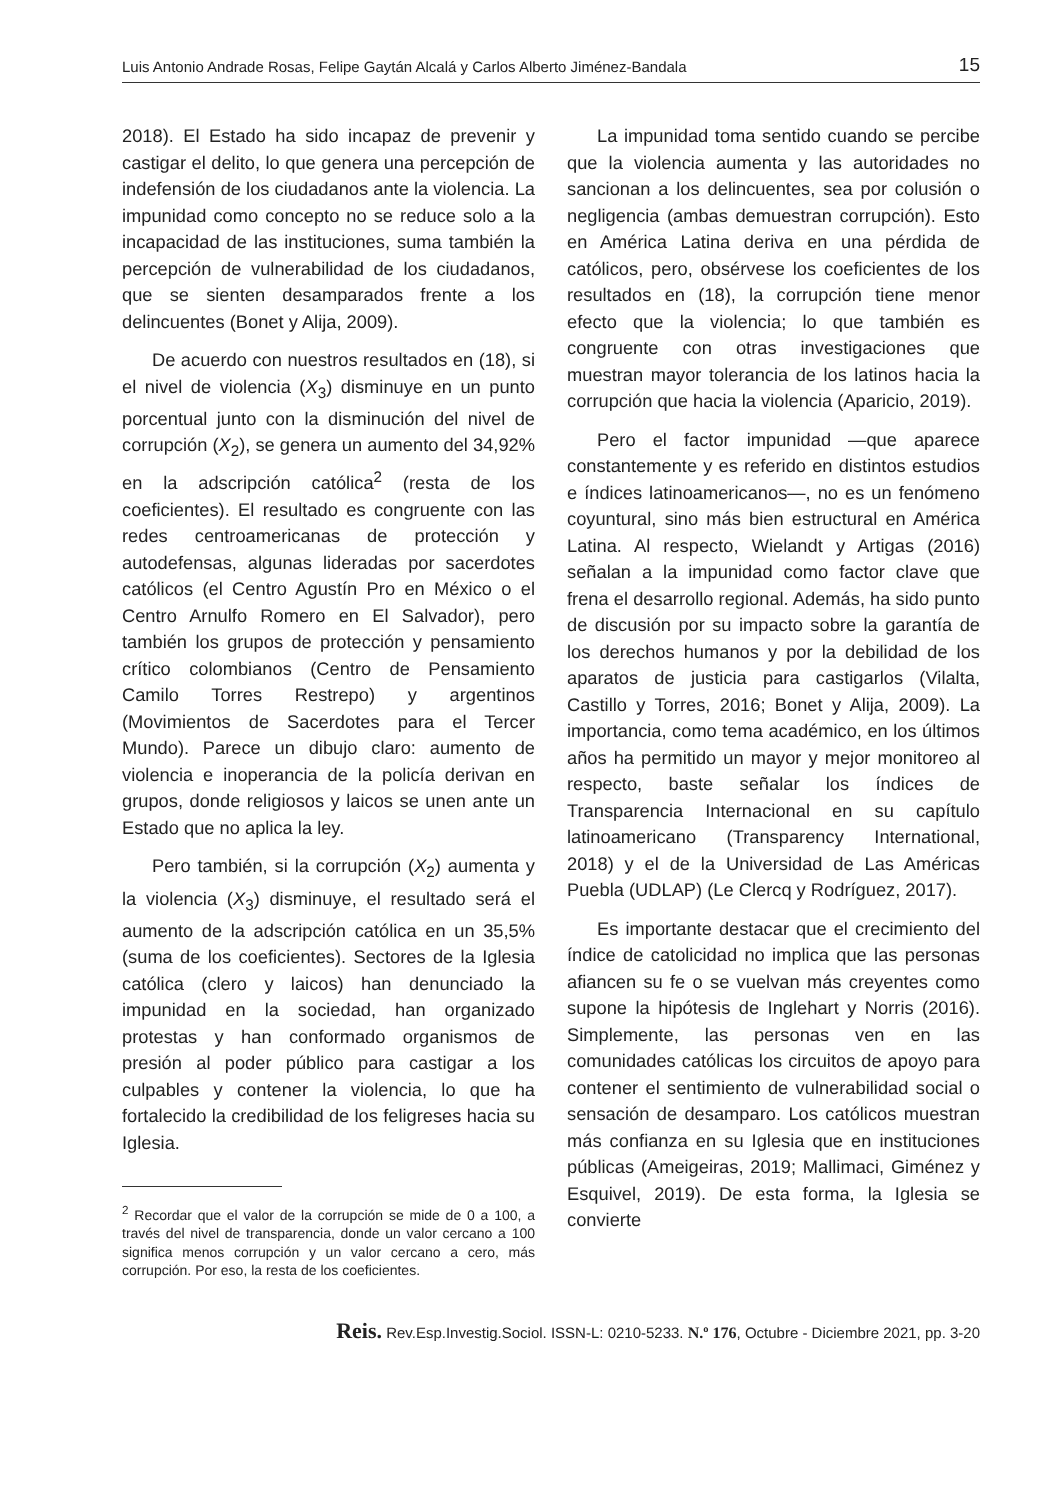Luis Antonio Andrade Rosas, Felipe Gaytán Alcalá y Carlos Alberto Jiménez-Bandala 15
2018). El Estado ha sido incapaz de prevenir y castigar el delito, lo que genera una percepción de indefensión de los ciudadanos ante la violencia. La impunidad como concepto no se reduce solo a la incapacidad de las instituciones, suma también la percepción de vulnerabilidad de los ciudadanos, que se sienten desamparados frente a los delincuentes (Bonet y Alija, 2009).
De acuerdo con nuestros resultados en (18), si el nivel de violencia (X<sub>3</sub>) disminuye en un punto porcentual junto con la disminución del nivel de corrupción (X<sub>2</sub>), se genera un aumento del 34,92% en la adscripción católica<sup>2</sup> (resta de los coeficientes). El resultado es congruente con las redes centroamericanas de protección y autodefensas, algunas lideradas por sacerdotes católicos (el Centro Agustín Pro en México o el Centro Arnulfo Romero en El Salvador), pero también los grupos de protección y pensamiento crítico colombianos (Centro de Pensamiento Camilo Torres Restrepo) y argentinos (Movimientos de Sacerdotes para el Tercer Mundo). Parece un dibujo claro: aumento de violencia e inoperancia de la policía derivan en grupos, donde religiosos y laicos se unen ante un Estado que no aplica la ley.
Pero también, si la corrupción (X<sub>2</sub>) aumenta y la violencia (X<sub>3</sub>) disminuye, el resultado será el aumento de la adscripción católica en un 35,5% (suma de los coeficientes). Sectores de la Iglesia católica (clero y laicos) han denunciado la impunidad en la sociedad, han organizado protestas y han conformado organismos de presión al poder público para castigar a los culpables y contener la violencia, lo que ha fortalecido la credibilidad de los feligreses hacia su Iglesia.
<sup>2</sup> Recordar que el valor de la corrupción se mide de 0 a 100, a través del nivel de transparencia, donde un valor cercano a 100 significa menos corrupción y un valor cercano a cero, más corrupción. Por eso, la resta de los coeficientes.
La impunidad toma sentido cuando se percibe que la violencia aumenta y las autoridades no sancionan a los delincuentes, sea por colusión o negligencia (ambas demuestran corrupción). Esto en América Latina deriva en una pérdida de católicos, pero, obsérvese los coeficientes de los resultados en (18), la corrupción tiene menor efecto que la violencia; lo que también es congruente con otras investigaciones que muestran mayor tolerancia de los latinos hacia la corrupción que hacia la violencia (Aparicio, 2019).
Pero el factor impunidad —que aparece constantemente y es referido en distintos estudios e índices latinoamericanos—, no es un fenómeno coyuntural, sino más bien estructural en América Latina. Al respecto, Wielandt y Artigas (2016) señalan a la impunidad como factor clave que frena el desarrollo regional. Además, ha sido punto de discusión por su impacto sobre la garantía de los derechos humanos y por la debilidad de los aparatos de justicia para castigarlos (Vilalta, Castillo y Torres, 2016; Bonet y Alija, 2009). La importancia, como tema académico, en los últimos años ha permitido un mayor y mejor monitoreo al respecto, baste señalar los índices de Transparencia Internacional en su capítulo latinoamericano (Transparency International, 2018) y el de la Universidad de Las Américas Puebla (UDLAP) (Le Clercq y Rodríguez, 2017).
Es importante destacar que el crecimiento del índice de catolicidad no implica que las personas afiancen su fe o se vuelvan más creyentes como supone la hipótesis de Inglehart y Norris (2016). Simplemente, las personas ven en las comunidades católicas los circuitos de apoyo para contener el sentimiento de vulnerabilidad social o sensación de desamparo. Los católicos muestran más confianza en su Iglesia que en instituciones públicas (Ameigeiras, 2019; Mallimaci, Giménez y Esquivel, 2019). De esta forma, la Iglesia se convierte
Reis. Rev.Esp.Investig.Sociol. ISSN-L: 0210-5233. N.º 176, Octubre - Diciembre 2021, pp. 3-20